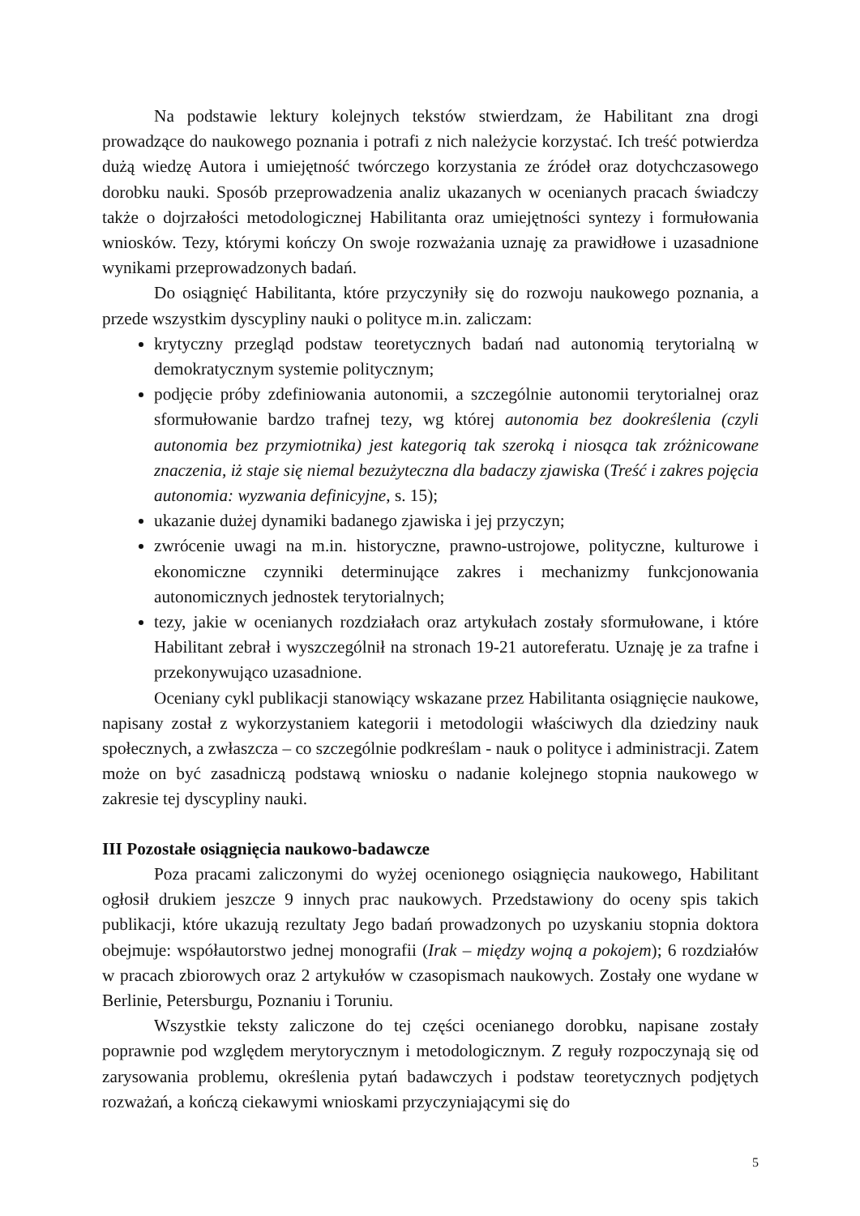Na podstawie lektury kolejnych tekstów stwierdzam, że Habilitant zna drogi prowadzące do naukowego poznania i potrafi z nich należycie korzystać. Ich treść potwierdza dużą wiedzę Autora i umiejętność twórczego korzystania ze źródeł oraz dotychczasowego dorobku nauki. Sposób przeprowadzenia analiz ukazanych w ocenianych pracach świadczy także o dojrzałości metodologicznej Habilitanta oraz umiejętności syntezy i formułowania wniosków. Tezy, którymi kończy On swoje rozważania uznaję za prawidłowe i uzasadnione wynikami przeprowadzonych badań.
Do osiągnięć Habilitanta, które przyczyniły się do rozwoju naukowego poznania, a przede wszystkim dyscypliny nauki o polityce m.in. zaliczam:
krytyczny przegląd podstaw teoretycznych badań nad autonomią terytorialną w demokratycznym systemie politycznym;
podjęcie próby zdefiniowania autonomii, a szczególnie autonomii terytorialnej oraz sformułowanie bardzo trafnej tezy, wg której autonomia bez dookreślenia (czyli autonomia bez przymiotnika) jest kategorią tak szeroką i niosąca tak zróżnicowane znaczenia, iż staje się niemal bezużyteczna dla badaczy zjawiska (Treść i zakres pojęcia autonomia: wyzwania definicyjne, s. 15);
ukazanie dużej dynamiki badanego zjawiska i jej przyczyn;
zwrócenie uwagi na m.in. historyczne, prawno-ustrojowe, polityczne, kulturowe i ekonomiczne czynniki determinujące zakres i mechanizmy funkcjonowania autonomicznych jednostek terytorialnych;
tezy, jakie w ocenianych rozdziałach oraz artykułach zostały sformułowane, i które Habilitant zebrał i wyszczególnił na stronach 19-21 autoreferatu. Uznaję je za trafne i przekonywująco uzasadnione.
Oceniany cykl publikacji stanowiący wskazane przez Habilitanta osiągnięcie naukowe, napisany został z wykorzystaniem kategorii i metodologii właściwych dla dziedziny nauk społecznych, a zwłaszcza – co szczególnie podkreślam - nauk o polityce i administracji. Zatem może on być zasadniczą podstawą wniosku o nadanie kolejnego stopnia naukowego w zakresie tej dyscypliny nauki.
III Pozostałe osiągnięcia naukowo-badawcze
Poza pracami zaliczonymi do wyżej ocenionego osiągnięcia naukowego, Habilitant ogłosił drukiem jeszcze 9 innych prac naukowych. Przedstawiony do oceny spis takich publikacji, które ukazują rezultaty Jego badań prowadzonych po uzyskaniu stopnia doktora obejmuje: współautorstwo jednej monografii (Irak – między wojną a pokojem); 6 rozdziałów w pracach zbiorowych oraz 2 artykułów w czasopismach naukowych. Zostały one wydane w Berlinie, Petersburgu, Poznaniu i Toruniu.
Wszystkie teksty zaliczone do tej części ocenianego dorobku, napisane zostały poprawnie pod względem merytorycznym i metodologicznym. Z reguły rozpoczynają się od zarysowania problemu, określenia pytań badawczych i podstaw teoretycznych podjętych rozważań, a kończą ciekawymi wnioskami przyczyniającymi się do
5